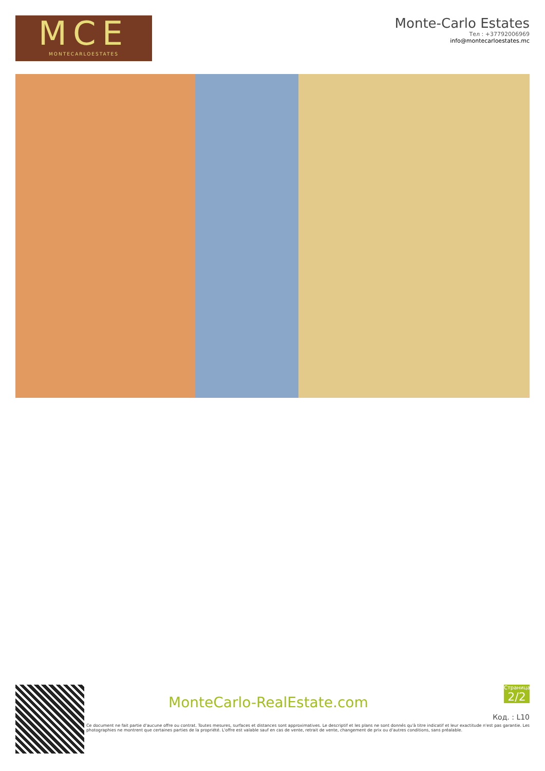MCE
MONTECARLOESTATES
Monte-Carlo Estates
Тел : +37792006969
info@montecarloestates.mc
MonteCarlo-RealEstate.com
Страница
2/2
Код. : L10
Ce document ne fait partie d'aucune offre ou contrat. Toutes mesures, surfaces et distances sont approximatives. Le descriptif et les plans ne sont donnés qu'à titre indicatif et leur exactitude n'est pas garantie. Les photographies ne montrent que certaines parties de la propriété. L'offre est valable sauf en cas de vente, retrait de vente, changement de prix ou d'autres conditions, sans préalable.